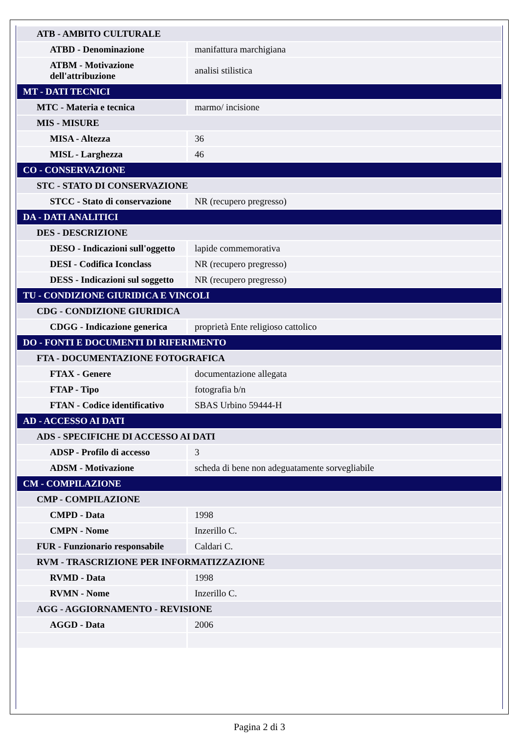| ATB - AMBITO CULTURALE | |
| ATBD - Denominazione | manifattura marchigiana |
| ATBM - Motivazione dell'attribuzione | analisi stilistica |
| MT - DATI TECNICI | |
| MTC - Materia e tecnica | marmo/ incisione |
| MIS - MISURE | |
| MISA - Altezza | 36 |
| MISL - Larghezza | 46 |
| CO - CONSERVAZIONE | |
| STC - STATO DI CONSERVAZIONE | |
| STCC - Stato di conservazione | NR (recupero pregresso) |
| DA - DATI ANALITICI | |
| DES - DESCRIZIONE | |
| DESO - Indicazioni sull'oggetto | lapide commemorativa |
| DESI - Codifica Iconclass | NR (recupero pregresso) |
| DESS - Indicazioni sul soggetto | NR (recupero pregresso) |
| TU - CONDIZIONE GIURIDICA E VINCOLI | |
| CDG - CONDIZIONE GIURIDICA | |
| CDGG - Indicazione generica | proprietà Ente religioso cattolico |
| DO - FONTI E DOCUMENTI DI RIFERIMENTO | |
| FTA - DOCUMENTAZIONE FOTOGRAFICA | |
| FTAX - Genere | documentazione allegata |
| FTAP - Tipo | fotografia b/n |
| FTAN - Codice identificativo | SBAS Urbino 59444-H |
| AD - ACCESSO AI DATI | |
| ADS - SPECIFICHE DI ACCESSO AI DATI | |
| ADSP - Profilo di accesso | 3 |
| ADSM - Motivazione | scheda di bene non adeguatamente sorvegliabile |
| CM - COMPILAZIONE | |
| CMP - COMPILAZIONE | |
| CMPD - Data | 1998 |
| CMPN - Nome | Inzerillo C. |
| FUR - Funzionario responsabile | Caldari C. |
| RVM - TRASCRIZIONE PER INFORMATIZZAZIONE | |
| RVMD - Data | 1998 |
| RVMN - Nome | Inzerillo C. |
| AGG - AGGIORNAMENTO - REVISIONE | |
| AGGD - Data | 2006 |
Pagina 2 di 3